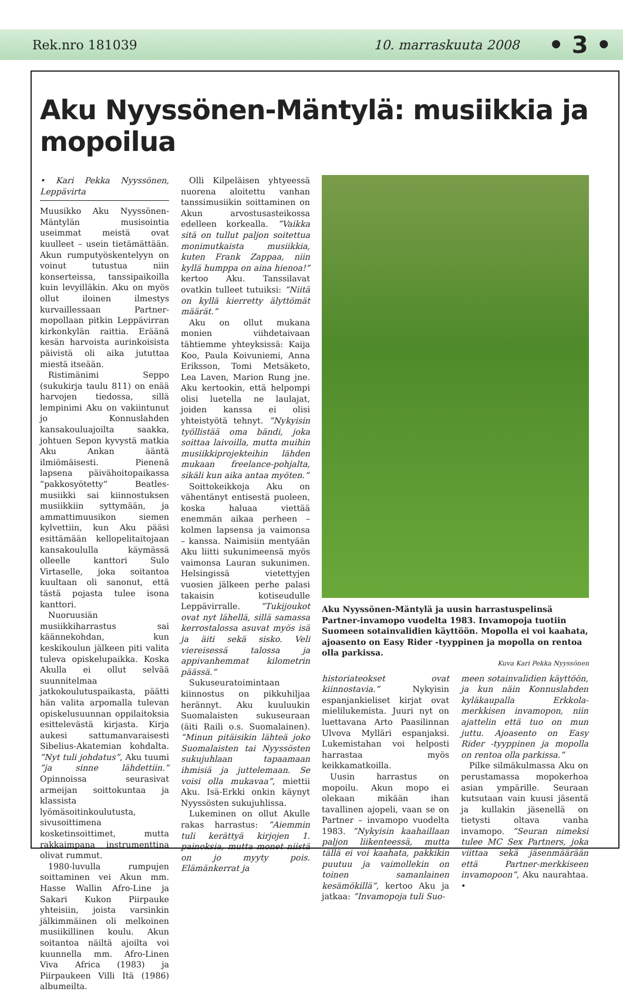Rek.nro 181039 10. marraskuuta 2008 • 3 •
Aku Nyyssönen-Mäntylä: musiikkia ja mopoilua
• Kari Pekka Nyyssönen, Leppävirta
Muusikko Aku Nyyssönen-Mäntylän musisointia useimmat meistä ovat kuulleet – usein tietämättään. Akun rumputyöskentelyyn on voinut tutustua niin konserteissa, tanssipaikoilla kuin levyilläkin. Aku on myös ollut iloinen ilmestys kurvaillessaan Partner-mopollaan pitkin Leppävirran kirkonkylän raittia. Eräänä kesän harvoista aurinkoisista päivistä oli aika jututtaa miestä itseään.
Ristimänimi Seppo (sukukirja taulu 811) on enää harvojen tiedossa, sillä lempinimi Aku on vakiintunut jo Konnuslahden kansakouluajoilta saakka, johtuen Sepon kyvystä matkia Aku Ankan ääntä ilmiömäisesti. Pienenä lapsena päivähoitopaikassa ”pakkosyötetty” Beatles-musiikki sai kiinnostuksen musiikkiin syttymään, ja ammattimuusikon siemen kylvettiin, kun Aku pääsi esittämään kellopelitaitojaan kansakoululla käymässä olleelle kanttori Sulo Virtaselle, joka soitantoa kuultaan oli sanonut, että tästä pojasta tulee isona kanttori.
Nuoruusiän musiikkiharrastus sai käännekohdan, kun keskikoulun jälkeen piti valita tuleva opiskelupaikka. Koska Akulla ei ollut selvää suunnitelmaa jatkokoulutuspaikasta, päätti hän valita arpomalla tulevan opiskelusuunnan oppilaitoksia esittelevästä kirjasta. Kirja aukesi sattumanvaraisesti Sibelius-Akatemian kohdalta. ”Nyt tuli johdatus”, Aku tuumi ”ja sinne lähdettiin.” Opinnoissa seurasivat armeijan soittokuntaa ja klassista lyömäsoitinkoulutusta, sivusoittimena kosketinsoittimet, mutta rakkaimpana instrumenttina olivat rummut.
1980-luvulla rumpujen soittaminen vei Akun mm. Hasse Wallin Afro-Line ja Sakari Kukon Piirpauke yhteisiin, joista varsinkin jälkimmäinen oli melkoinen musiikillinen koulu. Akun soitantoa näiltä ajoilta voi kuunnella mm. Afro-Linen Viva Africa (1983) ja Piirpaukeen Villi Itä (1986) albumeilta.
Olli Kilpeläisen yhtyeessä nuorena aloitettu vanhan tanssimusiikin soittaminen on Akun arvostusasteikossa edelleen korkealla. ”Vaikka sitä on tullut paljon soitettua monimutkaista musiikkia, kuten Frank Zappaa, niin kyllä humppa on aina hienoa!” kertoo Aku. Tanssilavat ovatkin tulleet tutuiksi: ”Niitä on kyllä kierretty älyttömät määrät.”
Aku on ollut mukana monien viihdetaivaan tähtiemme yhteyksissä: Kaija Koo, Paula Koivuniemi, Anna Eriksson, Tomi Metsäketo, Lea Laven, Marion Rung jne. Aku kertookin, että helpompi olisi luetella ne laulajat, joiden kanssa ei olisi yhteistyötä tehnyt. ”Nykyisin työllistää oma bändi, joka soittaa laivoilla, mutta muihin musiikkiprojekteihin lähden mukaan freelance-pohjalta, sikäli kun aika antaa myöten.”
Soittokeikkoja Aku on vähentänyt entisestä puoleen, koska haluaa viettää enemmän aikaa perheen – kolmen lapsensa ja vaimonsa – kanssa. Naimisiin mentyään Aku liitti sukunimeensä myös vaimonsa Lauran sukunimen. Helsingissä vietettyjen vuosien jälkeen perhe palasi takaisin kotiseudulle Leppävirralle. ”Tukijoukot ovat nyt lähellä, sillä samassa kerrostalossa asuvat myös isä ja äiti sekä sisko. Veli viereisessä talossa ja appivanhemmat kilometrin päässä.”
Sukuseuratoimintaan kiinnostus on pikkuhiljaa herännyt. Aku kuuluukin Suomalaisten sukuseuraan (äiti Raili o.s. Suomalainen). ”Minun pitäisikin lähteä joko Suomalaisten tai Nyyssösten sukujuhlaan tapaamaan ihmisiä ja juttelemaan. Se voisi olla mukavaa”, miettii Aku. Isä-Erkki onkin käynyt Nyyssösten sukujuhlissa.
Lukeminen on ollut Akulle rakas harrastus: ”Aiemmin tuli kerättyä kirjojen 1. painoksia, mutta monet niistä on jo myyty pois. Elämänkerrat ja
Aku Nyyssönen-Mäntylä ja uusin harrastuspelinsä Partner-invamopo vuodelta 1983. Invamopoja tuotiin Suomeen sotainvalidien käyttöön. Mopolla ei voi kaahata, ajoasento on Easy Rider -tyyppinen ja mopolla on rentoa olla parkissa.
Kuva Kari Pekka Nyyssönen
historiateokset ovat kiinnostavia.” Nykyisin espanjankieliset kirjat ovat mielilukemista. Juuri nyt on luettavana Arto Paasilinnan Ulvova Mylläri espanjaksi. Lukemistahan voi helposti harrastaa myös keikkamatkoilla.
Uusin harrastus on mopoilu. Akun mopo ei olekaan mikään ihan tavallinen ajopeli, vaan se on Partner – invamopo vuodelta 1983. ”Nykyisin kaahaillaan paljon liikenteessä, mutta tällä ei voi kaahata, pakkikin puutuu ja vaimollekin on toinen samanlainen kesämökillä”, kertoo Aku ja jatkaa: ”Invamopoja tuli Suo-
meen sotainvalidien käyttöön, ja kun näin Konnuslahden kyläkaupalla Erkkola-merkkisen invamopon, niin ajattelin että tuo on mun juttu. Ajoasento on Easy Rider -tyyppinen ja mopolla on rentoa olla parkissa.”
Pilke silmäkulmassa Aku on perustamassa mopokerhoa asian ympärille. Seuraan kutsutaan vain kuusi jäsentä ja kullakin jäsenellä on tietysti oltava vanha invamopo. ”Seuran nimeksi tulee MC Sex Partners, joka viittaa sekä jäsenmäärään että Partner-merkkiseen invamopoon”, Aku naurahtaa. •